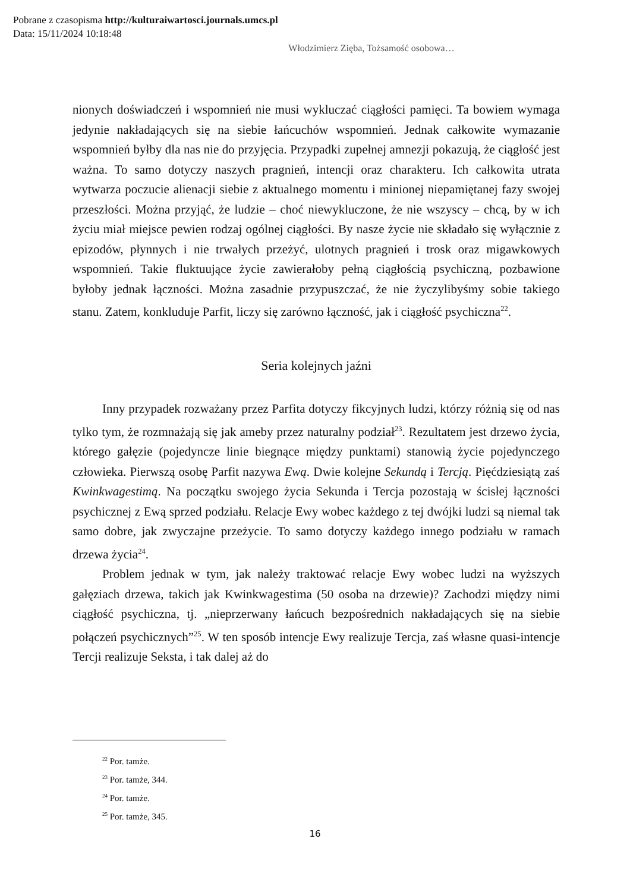Pobrane z czasopisma http://kulturaiwartosci.journals.umcs.pl
Data: 15/11/2024 10:18:48
Włodzimierz Zięba, Tożsamość osobowa…
nionych doświadczeń i wspomnień nie musi wykluczać ciągłości pamięci. Ta bowiem wymaga jedynie nakładających się na siebie łańcuchów wspomnień. Jednak całkowite wymazanie wspomnień byłby dla nas nie do przyjęcia. Przypadki zupełnej amnezji pokazują, że ciągłość jest ważna. To samo dotyczy naszych pragnień, intencji oraz charakteru. Ich całkowita utrata wytwarza poczucie alienacji siebie z aktualnego momentu i minionej niepamiętanej fazy swojej przeszłości. Można przyjąć, że ludzie – choć niewykluczone, że nie wszyscy – chcą, by w ich życiu miał miejsce pewien rodzaj ogólnej ciągłości. By nasze życie nie składało się wyłącznie z epizodów, płynnych i nie trwałych przeżyć, ulotnych pragnień i trosk oraz migawkowych wspomnień. Takie fluktuujące życie zawierałoby pełną ciągłością psychiczną, pozbawione byłoby jednak łączności. Można zasadnie przypuszczać, że nie życzylibyśmy sobie takiego stanu. Zatem, konkluduje Parfit, liczy się zarówno łączność, jak i ciągłość psychiczna<sup>22</sup>.
Seria kolejnych jaźni
Inny przypadek rozważany przez Parfita dotyczy fikcyjnych ludzi, którzy różnią się od nas tylko tym, że rozmnażają się jak ameby przez naturalny podział<sup>23</sup>. Rezultatem jest drzewo życia, którego gałęzie (pojedyncze linie biegnące między punktami) stanowią życie pojedynczego człowieka. Pierwszą osobę Parfit nazywa Ewą. Dwie kolejne Sekundą i Tercją. Pięćdziesiątą zaś Kwinkwagestimą. Na początku swojego życia Sekunda i Tercja pozostają w ścisłej łączności psychicznej z Ewą sprzed podziału. Relacje Ewy wobec każdego z tej dwójki ludzi są niemal tak samo dobre, jak zwyczajne przeżycie. To samo dotyczy każdego innego podziału w ramach drzewa życia<sup>24</sup>.
Problem jednak w tym, jak należy traktować relacje Ewy wobec ludzi na wyższych gałęziach drzewa, takich jak Kwinkwagestima (50 osoba na drzewie)? Zachodzi między nimi ciągłość psychiczna, tj. „nieprzerwany łańcuch bezpośrednich nakładających się na siebie połączeń psychicznych”<sup>25</sup>. W ten sposób intencje Ewy realizuje Tercja, zaś własne quasi-intencje Tercji realizuje Seksta, i tak dalej aż do
<sup>22</sup> Por. tamże.
<sup>23</sup> Por. tamże, 344.
<sup>24</sup> Por. tamże.
<sup>25</sup> Por. tamże, 345.
16